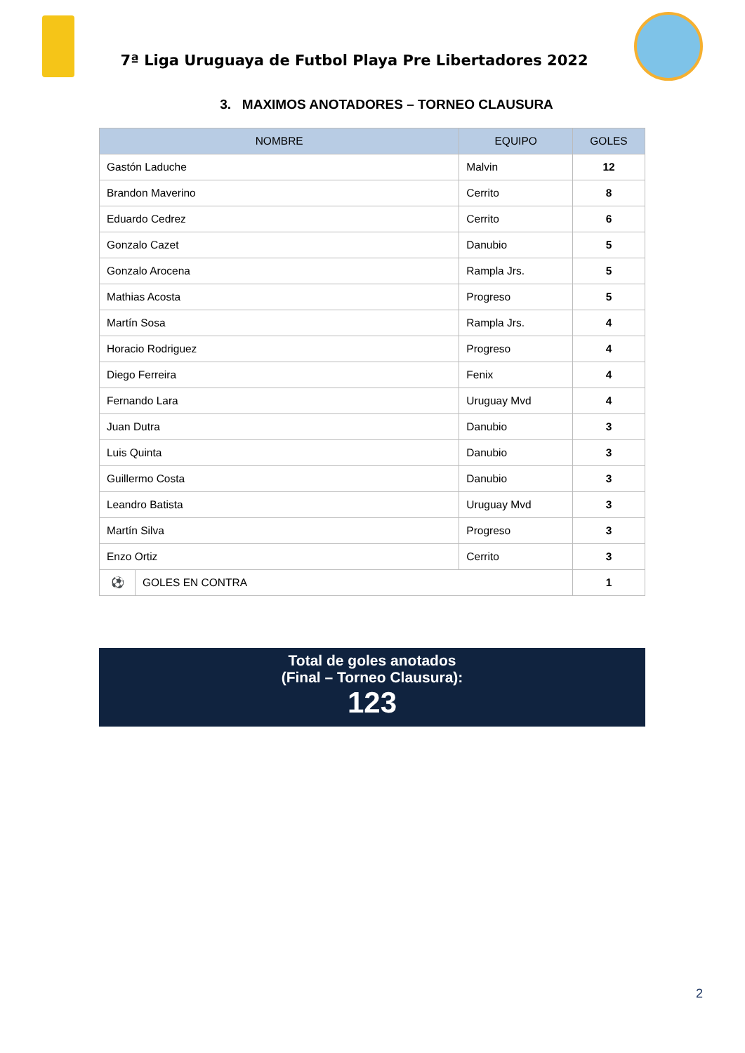7ª Liga Uruguaya de Futbol Playa Pre Libertadores 2022
3. MAXIMOS ANOTADORES – TORNEO CLAUSURA
| NOMBRE | | EQUIPO | GOLES |
| --- | --- | --- | --- |
| Gastón Laduche | | Malvin | 12 |
| Brandon Maverino | | Cerrito | 8 |
| Eduardo Cedrez | | Cerrito | 6 |
| Gonzalo Cazet | | Danubio | 5 |
| Gonzalo Arocena | | Rampla Jrs. | 5 |
| Mathias Acosta | | Progreso | 5 |
| Martín Sosa | | Rampla Jrs. | 4 |
| Horacio Rodriguez | | Progreso | 4 |
| Diego Ferreira | | Fenix | 4 |
| Fernando Lara | | Uruguay Mvd | 4 |
| Juan Dutra | | Danubio | 3 |
| Luis Quinta | | Danubio | 3 |
| Guillermo Costa | | Danubio | 3 |
| Leandro Batista | | Uruguay Mvd | 3 |
| Martín Silva | | Progreso | 3 |
| Enzo Ortiz | | Cerrito | 3 |
| ⚽ | GOLES EN CONTRA | | 1 |
Total de goles anotados
(Final – Torneo Clausura):
123
2